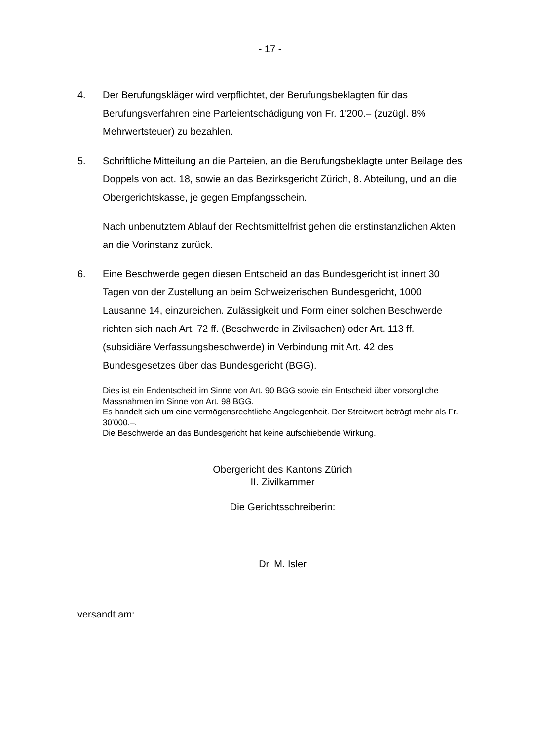- 17 -
4. Der Berufungskläger wird verpflichtet, der Berufungsbeklagten für das Berufungsverfahren eine Parteientschädigung von Fr. 1'200.– (zuzügl. 8% Mehrwertsteuer) zu bezahlen.
5. Schriftliche Mitteilung an die Parteien, an die Berufungsbeklagte unter Beilage des Doppels von act. 18, sowie an das Bezirksgericht Zürich, 8. Abteilung, und an die Obergerichtskasse, je gegen Empfangsschein.
Nach unbenutztem Ablauf der Rechtsmittelfrist gehen die erstinstanzlichen Akten an die Vorinstanz zurück.
6. Eine Beschwerde gegen diesen Entscheid an das Bundesgericht ist innert 30 Tagen von der Zustellung an beim Schweizerischen Bundesgericht, 1000 Lausanne 14, einzureichen. Zulässigkeit und Form einer solchen Beschwerde richten sich nach Art. 72 ff. (Beschwerde in Zivilsachen) oder Art. 113 ff. (subsidiäre Verfassungsbeschwerde) in Verbindung mit Art. 42 des Bundesgesetzes über das Bundesgericht (BGG).
Dies ist ein Endentscheid im Sinne von Art. 90 BGG sowie ein Entscheid über vorsorgliche Massnahmen im Sinne von Art. 98 BGG.
Es handelt sich um eine vermögensrechtliche Angelegenheit. Der Streitwert beträgt mehr als Fr. 30'000.–.
Die Beschwerde an das Bundesgericht hat keine aufschiebende Wirkung.
Obergericht des Kantons Zürich
II. Zivilkammer
Die Gerichtsschreiberin:
Dr. M. Isler
versandt am: